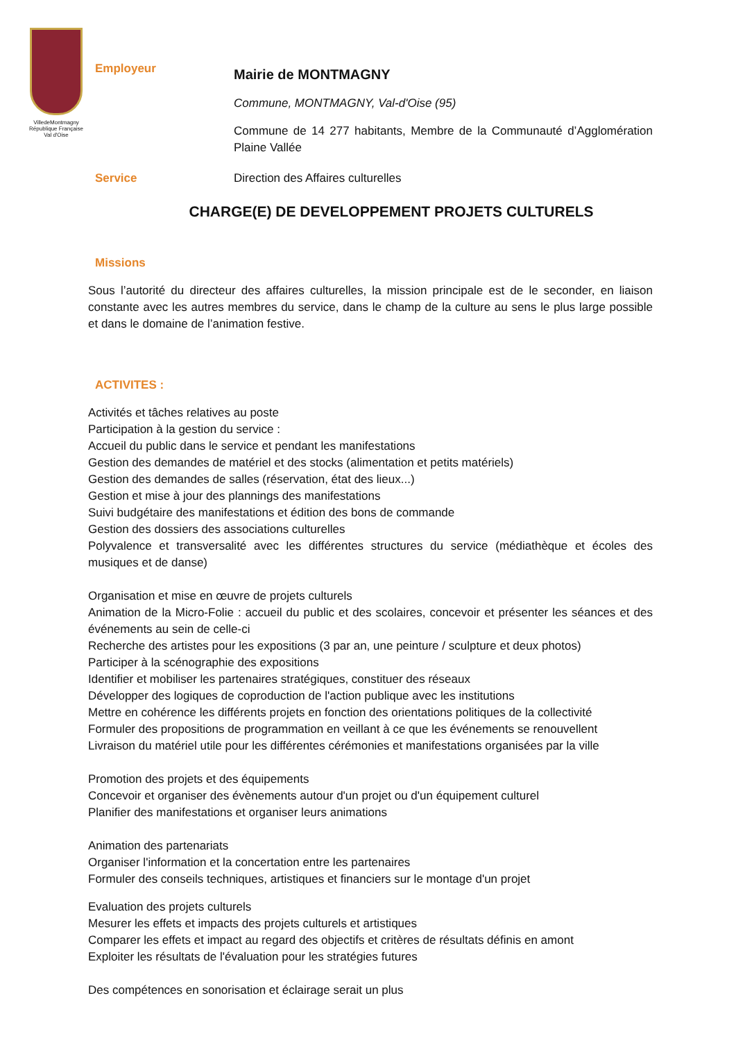VilledeMontmagny
République Française
Val d'Oise
Employeur
Mairie de MONTMAGNY
Commune, MONTMAGNY, Val-d'Oise (95)
Commune de 14 277 habitants, Membre de la Communauté d’Agglomération Plaine Vallée
Service Direction des Affaires culturelles
CHARGE(E) DE DEVELOPPEMENT PROJETS CULTURELS
Missions
Sous l’autorité du directeur des affaires culturelles, la mission principale est de le seconder, en liaison constante avec les autres membres du service, dans le champ de la culture au sens le plus large possible et dans le domaine de l’animation festive.
ACTIVITES :
Activités et tâches relatives au poste
Participation à la gestion du service :
Accueil du public dans le service et pendant les manifestations
Gestion des demandes de matériel et des stocks (alimentation et petits matériels)
Gestion des demandes de salles (réservation, état des lieux...)
Gestion et mise à jour des plannings des manifestations
Suivi budgétaire des manifestations et édition des bons de commande
Gestion des dossiers des associations culturelles
Polyvalence et transversalité avec les différentes structures du service (médiathèque et écoles des musiques et de danse)
Organisation et mise en œuvre de projets culturels
Animation de la Micro-Folie : accueil du public et des scolaires, concevoir et présenter les séances et des événements au sein de celle-ci
Recherche des artistes pour les expositions (3 par an, une peinture / sculpture et deux photos)
Participer à la scénographie des expositions
Identifier et mobiliser les partenaires stratégiques, constituer des réseaux
Développer des logiques de coproduction de l'action publique avec les institutions
Mettre en cohérence les différents projets en fonction des orientations politiques de la collectivité
Formuler des propositions de programmation en veillant à ce que les événements se renouvellent
Livraison du matériel utile pour les différentes cérémonies et manifestations organisées par la ville
Promotion des projets et des équipements
Concevoir et organiser des évènements autour d'un projet ou d'un équipement culturel
Planifier des manifestations et organiser leurs animations
Animation des partenariats
Organiser l'information et la concertation entre les partenaires
Formuler des conseils techniques, artistiques et financiers sur le montage d'un projet
Evaluation des projets culturels
Mesurer les effets et impacts des projets culturels et artistiques
Comparer les effets et impact au regard des objectifs et critères de résultats définis en amont
Exploiter les résultats de l'évaluation pour les stratégies futures
Des compétences en sonorisation et éclairage serait un plus